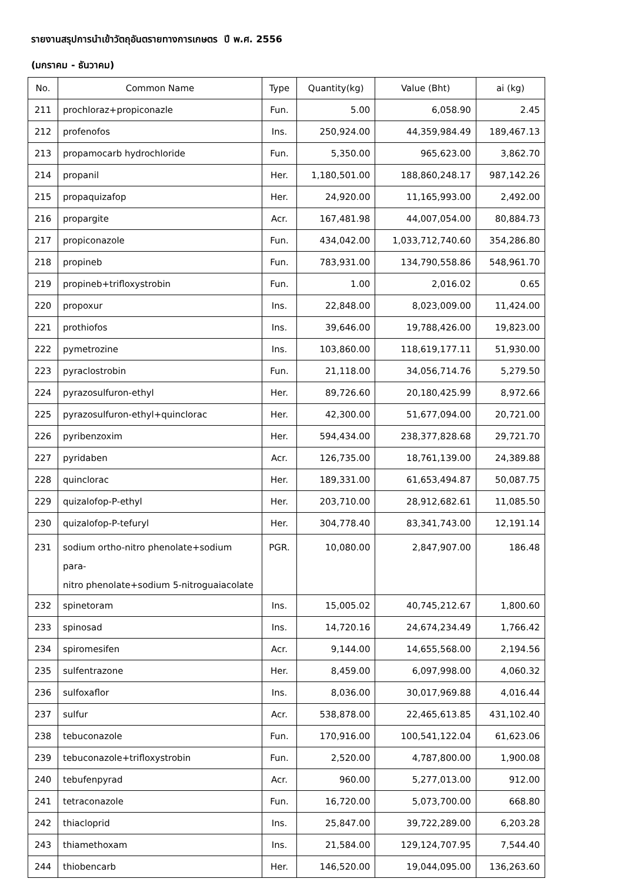รายงานสรุปการนำเข้าวัตถุอันตรายทางการเกษตร ปี พ.ศ. 2556
(มกราคม - ธันวาคม)
| No. | Common Name | Type | Quantity(kg) | Value (Bht) | ai (kg) |
| --- | --- | --- | --- | --- | --- |
| 211 | prochloraz+propiconazle | Fun. | 5.00 | 6,058.90 | 2.45 |
| 212 | profenofos | Ins. | 250,924.00 | 44,359,984.49 | 189,467.13 |
| 213 | propamocarb hydrochloride | Fun. | 5,350.00 | 965,623.00 | 3,862.70 |
| 214 | propanil | Her. | 1,180,501.00 | 188,860,248.17 | 987,142.26 |
| 215 | propaquizafop | Her. | 24,920.00 | 11,165,993.00 | 2,492.00 |
| 216 | propargite | Acr. | 167,481.98 | 44,007,054.00 | 80,884.73 |
| 217 | propiconazole | Fun. | 434,042.00 | 1,033,712,740.60 | 354,286.80 |
| 218 | propineb | Fun. | 783,931.00 | 134,790,558.86 | 548,961.70 |
| 219 | propineb+trifloxystrobin | Fun. | 1.00 | 2,016.02 | 0.65 |
| 220 | propoxur | Ins. | 22,848.00 | 8,023,009.00 | 11,424.00 |
| 221 | prothiofos | Ins. | 39,646.00 | 19,788,426.00 | 19,823.00 |
| 222 | pymetrozine | Ins. | 103,860.00 | 118,619,177.11 | 51,930.00 |
| 223 | pyraclostrobin | Fun. | 21,118.00 | 34,056,714.76 | 5,279.50 |
| 224 | pyrazosulfuron-ethyl | Her. | 89,726.60 | 20,180,425.99 | 8,972.66 |
| 225 | pyrazosulfuron-ethyl+quinclorac | Her. | 42,300.00 | 51,677,094.00 | 20,721.00 |
| 226 | pyribenzoxim | Her. | 594,434.00 | 238,377,828.68 | 29,721.70 |
| 227 | pyridaben | Acr. | 126,735.00 | 18,761,139.00 | 24,389.88 |
| 228 | quinclorac | Her. | 189,331.00 | 61,653,494.87 | 50,087.75 |
| 229 | quizalofop-P-ethyl | Her. | 203,710.00 | 28,912,682.61 | 11,085.50 |
| 230 | quizalofop-P-tefuryl | Her. | 304,778.40 | 83,341,743.00 | 12,191.14 |
| 231 | sodium ortho-nitro phenolate+sodium para- nitro phenolate+sodium 5-nitroguaiacolate | PGR. | 10,080.00 | 2,847,907.00 | 186.48 |
| 232 | spinetoram | Ins. | 15,005.02 | 40,745,212.67 | 1,800.60 |
| 233 | spinosad | Ins. | 14,720.16 | 24,674,234.49 | 1,766.42 |
| 234 | spiromesifen | Acr. | 9,144.00 | 14,655,568.00 | 2,194.56 |
| 235 | sulfentrazone | Her. | 8,459.00 | 6,097,998.00 | 4,060.32 |
| 236 | sulfoxaflor | Ins. | 8,036.00 | 30,017,969.88 | 4,016.44 |
| 237 | sulfur | Acr. | 538,878.00 | 22,465,613.85 | 431,102.40 |
| 238 | tebuconazole | Fun. | 170,916.00 | 100,541,122.04 | 61,623.06 |
| 239 | tebuconazole+trifloxystrobin | Fun. | 2,520.00 | 4,787,800.00 | 1,900.08 |
| 240 | tebufenpyrad | Acr. | 960.00 | 5,277,013.00 | 912.00 |
| 241 | tetraconazole | Fun. | 16,720.00 | 5,073,700.00 | 668.80 |
| 242 | thiacloprid | Ins. | 25,847.00 | 39,722,289.00 | 6,203.28 |
| 243 | thiamethoxam | Ins. | 21,584.00 | 129,124,707.95 | 7,544.40 |
| 244 | thiobencarb | Her. | 146,520.00 | 19,044,095.00 | 136,263.60 |